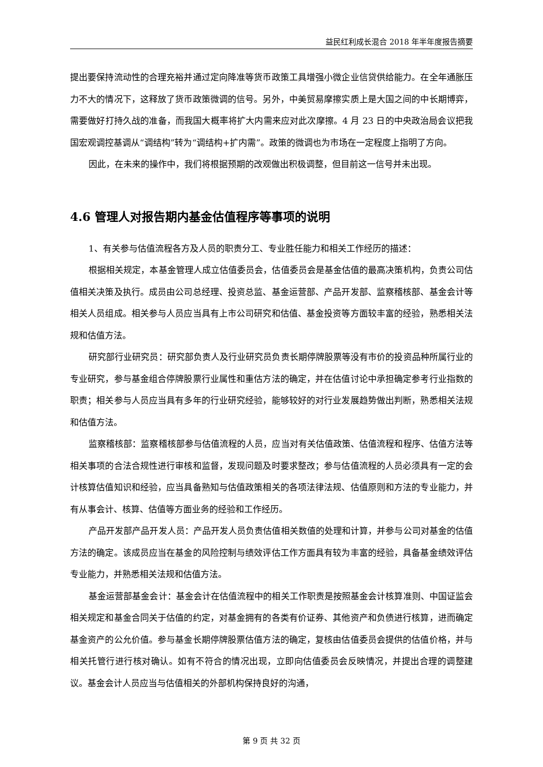益民红利成长混合 2018 年半年度报告摘要
提出要保持流动性的合理充裕并通过定向降准等货币政策工具增强小微企业信贷供给能力。在全年通胀压力不大的情况下，这释放了货币政策微调的信号。另外，中美贸易摩擦实质上是大国之间的中长期博弈，需要做好打持久战的准备，而我国大概率将扩大内需来应对此次摩擦。4 月 23 日的中央政治局会议把我国宏观调控基调从“调结构”转为“调结构+扩内需”。政策的微调也为市场在一定程度上指明了方向。
因此，在未来的操作中，我们将根据预期的改观做出积极调整，但目前这一信号并未出现。
4.6 管理人对报告期内基金估值程序等事项的说明
1、有关参与估值流程各方及人员的职责分工、专业胜任能力和相关工作经历的描述：
根据相关规定，本基金管理人成立估值委员会，估值委员会是基金估值的最高决策机构，负责公司估值相关决策及执行。成员由公司总经理、投资总监、基金运营部、产品开发部、监察稽核部、基金会计等相关人员组成。相关参与人员应当具有上市公司研究和估值、基金投资等方面较丰富的经验，熟悉相关法规和估值方法。
研究部行业研究员：研究部负责人及行业研究员负责长期停牌股票等没有市价的投资品种所属行业的专业研究，参与基金组合停牌股票行业属性和重估方法的确定，并在估值讨论中承担确定参考行业指数的职责；相关参与人员应当具有多年的行业研究经验，能够较好的对行业发展趋势做出判断，熟悉相关法规和估值方法。
监察稽核部：监察稽核部参与估值流程的人员，应当对有关估值政策、估值流程和程序、估值方法等相关事项的合法合规性进行审核和监督，发现问题及时要求整改；参与估值流程的人员必须具有一定的会计核算估值知识和经验，应当具备熟知与估值政策相关的各项法律法规、估值原则和方法的专业能力，并有从事会计、核算、估值等方面业务的经验和工作经历。
产品开发部产品开发人员：产品开发人员负责估值相关数值的处理和计算，并参与公司对基金的估值方法的确定。该成员应当在基金的风险控制与绩效评估工作方面具有较为丰富的经验，具备基金绩效评估专业能力，并熟悉相关法规和估值方法。
基金运营部基金会计：基金会计在估值流程中的相关工作职责是按照基金会计核算准则、中国证监会相关规定和基金合同关于估值的约定，对基金拥有的各类有价证券、其他资产和负债进行核算，进而确定基金资产的公允价值。参与基金长期停牌股票估值方法的确定，复核由估值委员会提供的估值价格，并与相关托管行进行核对确认。如有不符合的情况出现，立即向估值委员会反映情况，并提出合理的调整建议。基金会计人员应当与估值相关的外部机构保持良好的沟通，
第 9 页 共 32 页